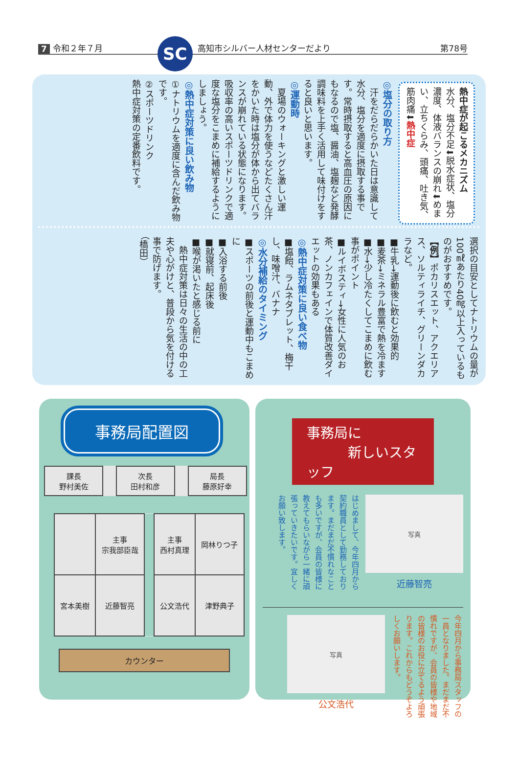7 令和２年７月 SC 高知市シルバー人材センターだより 第78号
熱中症が起こるメカニズム
水分、塩分不足⬇脱水症状、塩分濃度、体液バランスの崩れ⬇めまい、立ちくらみ、頭痛、吐き気、筋肉痛⬇熱中症
◎塩分の取り方
　汗をだらだらかいた日は意識して水分、塩分を適度に摂取する事です。常時摂取すると高血圧の原因にもなるので塩、醤油、塩麹など発酵調味料を上手く活用して味付けをすると良いと思います。
◎運動時
　夏場のウォーキングと激しい運動、外で体力を使うなどたくさん汗をかいた時は塩分が体から出てバランスが崩れている状態になります。吸収率の高いスポーツドリンクで適度な塩分をこまめに補給するようにしましょう。
◎熱中症対策に良い飲み物
①ナトリウムを適度に含んだ飲み物です。
②スポーツドリンク
熱中症対策の定番飲料です。
選択の目安としてナトリウムの量が100㎖あたり40㎎以上入っているものがおすすめです。
【例】ポカリスエット、アクエリアス、ソルティライチ、グリーンダカラなど。
■牛乳→運動後に飲むと効果的
■麦茶→ミネラル豊富で熱を冷ます
■水→少し冷たくしてこまめに飲む事がポイント
■ルイボスティ→女性に人気のお茶、ノンカフェインで体質改善ダイエットの効果もある
◎熱中症対策に良い食べ物
■塩飴、ラムネタブレット、梅干し、味噌汁、バナナ
◎水分補給のタイミング
■スポーツの前後と運動中もこまめに
■入浴する前後
■就寝前、起床後
■喉が渇いたと感じる前に
　熱中症対策は日々の生活の中の工夫や心がけと、普段から気を付ける事で防げます。
（橋田）
事務局配置図
| 課長 野村美佐 | | 次長 田村和彦 | | 局長 藤原好幸 |
| | 主事 宗我部臣哉 | | 主事 西村真理 | 岡林りつ子 |
| 宮本美樹 | 近藤智亮 | | 公文浩代 | 津野典子 |
カウンター
事務局に
　　　新しいスタッフ
写真
近藤智亮
はじめまして、今年四月から契約職員として勤務しております。まだまだ不慣れなことも多いですが、会員の皆様に教えてもらいながら一緒に頑張っていきたいです。宜しくお願い致します。
今年四月から事務局スタッフの一員となりました。まだまだ不慣れですが、会員の皆様や地域の皆様のお役に立てるよう頑張ります。これからもどうぞよろしくお願いします。
写真
公文浩代